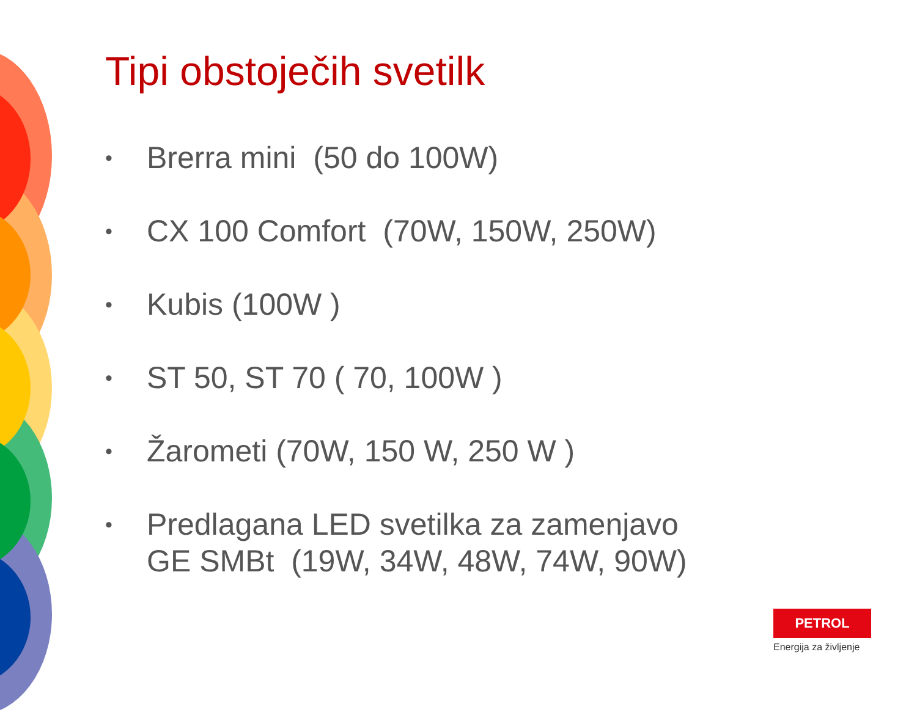Tipi obstoječih svetilk
• Brerra mini (50 do 100W)
• CX 100 Comfort (70W, 150W, 250W)
• Kubis (100W )
• ST 50, ST 70 ( 70, 100W )
• Žarometi (70W, 150 W, 250 W )
• Predlagana LED svetilka za zamenjavo
GE SMBt (19W, 34W, 48W, 74W, 90W)
PETROL
Energija za življenje